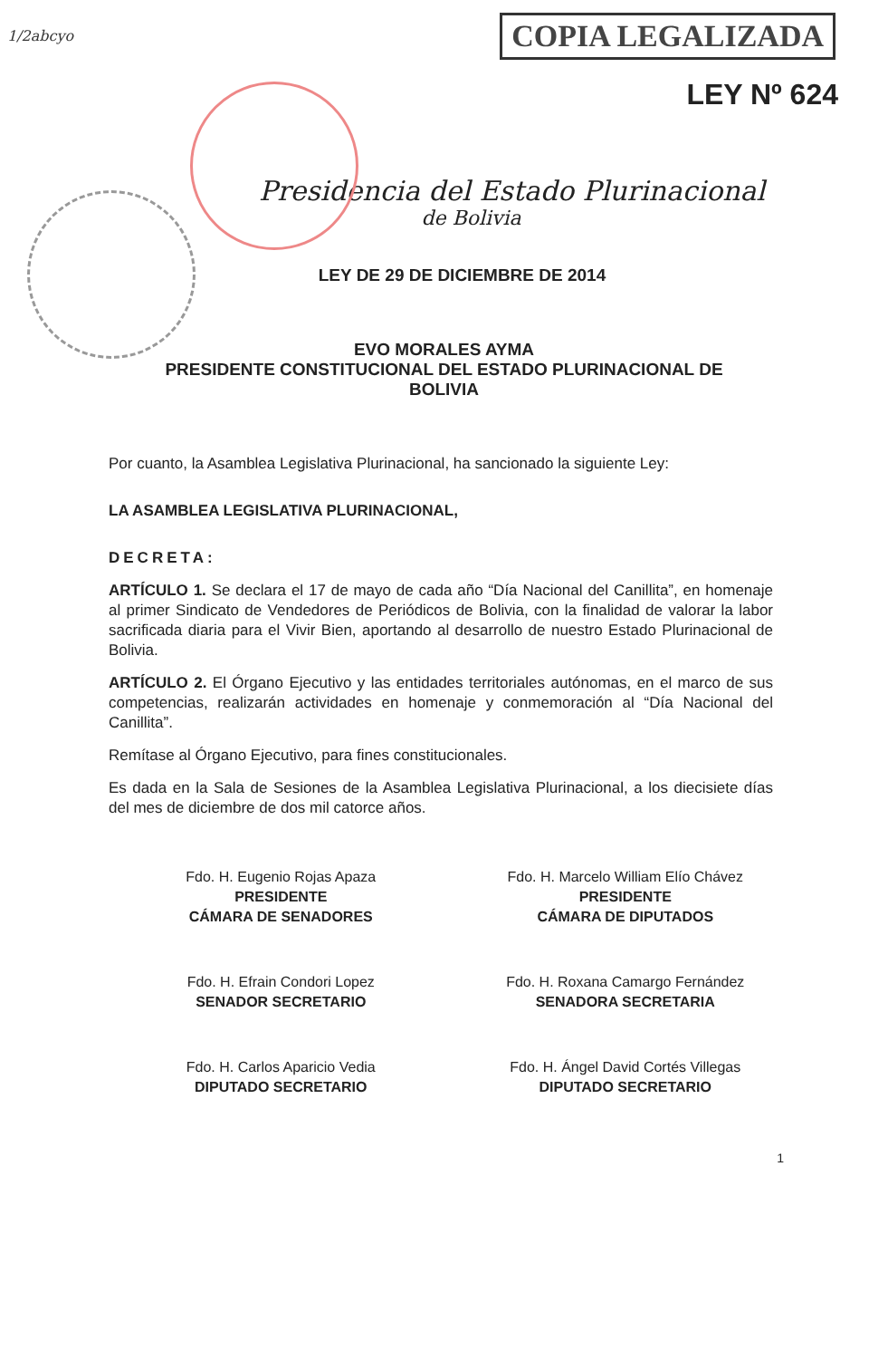1/2abcyo
COPIA LEGALIZADA
LEY Nº 624
Presidencia del Estado Plurinacional
de Bolivia
LEY DE 29 DE DICIEMBRE DE 2014
EVO MORALES AYMA
PRESIDENTE CONSTITUCIONAL DEL ESTADO PLURINACIONAL DE
BOLIVIA
Por cuanto, la Asamblea Legislativa Plurinacional, ha sancionado la siguiente Ley:
LA ASAMBLEA LEGISLATIVA PLURINACIONAL,
DECRETA:
ARTÍCULO 1. Se declara el 17 de mayo de cada año “Día Nacional del Canillita”, en homenaje al primer Sindicato de Vendedores de Periódicos de Bolivia, con la finalidad de valorar la labor sacrificada diaria para el Vivir Bien, aportando al desarrollo de nuestro Estado Plurinacional de Bolivia.
ARTÍCULO 2. El Órgano Ejecutivo y las entidades territoriales autónomas, en el marco de sus competencias, realizarán actividades en homenaje y conmemoración al “Día Nacional del Canillita”.
Remítase al Órgano Ejecutivo, para fines constitucionales.
Es dada en la Sala de Sesiones de la Asamblea Legislativa Plurinacional, a los diecisiete días del mes de diciembre de dos mil catorce años.
Fdo. H. Eugenio Rojas Apaza
PRESIDENTE
CÁMARA DE SENADORES
Fdo. H. Marcelo William Elío Chávez
PRESIDENTE
CÁMARA DE DIPUTADOS
Fdo. H. Efrain Condori Lopez
SENADOR SECRETARIO
Fdo. H. Roxana Camargo Fernández
SENADORA SECRETARIA
Fdo. H. Carlos Aparicio Vedia
DIPUTADO SECRETARIO
Fdo. H. Ángel David Cortés Villegas
DIPUTADO SECRETARIO
1